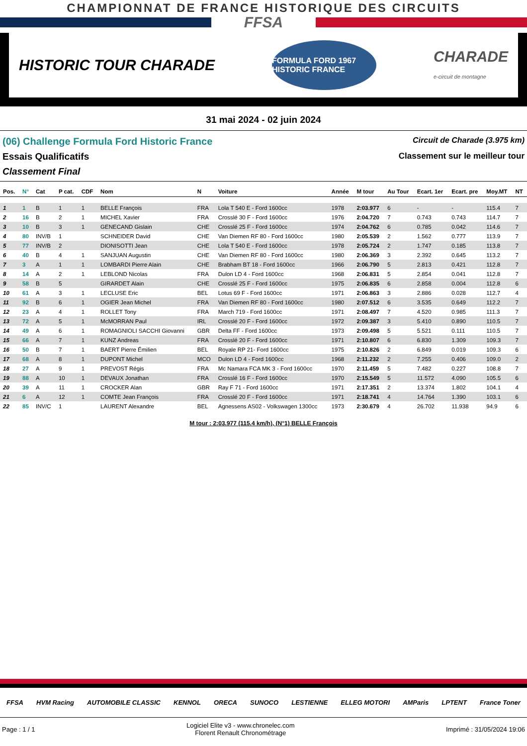CHAMPIONNAT DE FRANCE HISTORIQUE DES CIRCUITS
FFSA
HISTORIC TOUR CHARADE
FORMULA FORD 1967 HISTORIC FRANCE
CHARADE
e-circuit de montagne
31 mai 2024 - 02 juin 2024
(06) Challenge Formula Ford Historic France
Circuit de Charade (3.975 km)
Essais Qualificatifs Classement sur le meilleur tour
Classement Final
| Pos. | N° | Cat | P cat. | CDF | Nom | N | Voiture | Année | M tour | Au Tour | Ecart. 1er | Ecart. pre | Moy.MT | NT |
| --- | --- | --- | --- | --- | --- | --- | --- | --- | --- | --- | --- | --- | --- | --- |
| 1 | 1 | B | 1 | 1 | BELLE François | FRA | Lola T 540 E - Ford 1600cc | 1978 | 2:03.977 | 6 | - | - | 115.4 | 7 |
| 2 | 16 | B | 2 | 1 | MICHEL Xavier | FRA | Crosslé 30 F - Ford 1600cc | 1976 | 2:04.720 | 7 | 0.743 | 0.743 | 114.7 | 7 |
| 3 | 10 | B | 3 | 1 | GENECAND Gislain | CHE | Crosslé 25 F - Ford 1600cc | 1974 | 2:04.762 | 6 | 0.785 | 0.042 | 114.6 | 7 |
| 4 | 80 | INV/B | 1 | | SCHNEIDER David | CHE | Van Diemen RF 80 - Ford 1600cc | 1980 | 2:05.539 | 2 | 1.562 | 0.777 | 113.9 | 7 |
| 5 | 77 | INV/B | 2 | | DIONISOTTI Jean | CHE | Lola T 540 E - Ford 1600cc | 1978 | 2:05.724 | 2 | 1.747 | 0.185 | 113.8 | 7 |
| 6 | 40 | B | 4 | 1 | SANJUAN Augustin | CHE | Van Diemen RF 80 - Ford 1600cc | 1980 | 2:06.369 | 3 | 2.392 | 0.645 | 113.2 | 7 |
| 7 | 3 | A | 1 | 1 | LOMBARDI Pierre Alain | CHE | Brabham BT 18 - Ford 1600cc | 1966 | 2:06.790 | 5 | 2.813 | 0.421 | 112.8 | 7 |
| 8 | 14 | A | 2 | 1 | LEBLOND Nicolas | FRA | Dulon LD 4 - Ford 1600cc | 1968 | 2:06.831 | 5 | 2.854 | 0.041 | 112.8 | 7 |
| 9 | 58 | B | 5 | | GIRARDET Alain | CHE | Crosslé 25 F - Ford 1600cc | 1975 | 2:06.835 | 6 | 2.858 | 0.004 | 112.8 | 6 |
| 10 | 61 | A | 3 | 1 | LECLUSE Eric | BEL | Lotus 69 F - Ford 1600cc | 1971 | 2:06.863 | 3 | 2.886 | 0.028 | 112.7 | 4 |
| 11 | 92 | B | 6 | 1 | OGIER Jean Michel | FRA | Van Diemen RF 80 - Ford 1600cc | 1980 | 2:07.512 | 6 | 3.535 | 0.649 | 112.2 | 7 |
| 12 | 23 | A | 4 | 1 | ROLLET Tony | FRA | March 719 - Ford 1600cc | 1971 | 2:08.497 | 7 | 4.520 | 0.985 | 111.3 | 7 |
| 13 | 72 | A | 5 | 1 | McMORRAN Paul | IRL | Crosslé 20 F - Ford 1600cc | 1972 | 2:09.387 | 3 | 5.410 | 0.890 | 110.5 | 7 |
| 14 | 49 | A | 6 | 1 | ROMAGNIOLI SACCHI Giovanni | GBR | Delta FF - Ford 1600cc | 1973 | 2:09.498 | 5 | 5.521 | 0.111 | 110.5 | 7 |
| 15 | 66 | A | 7 | 1 | KUNZ Andreas | FRA | Crosslé 20 F - Ford 1600cc | 1971 | 2:10.807 | 6 | 6.830 | 1.309 | 109.3 | 7 |
| 16 | 50 | B | 7 | 1 | BAERT Pierre Émilien | BEL | Royale RP 21- Ford 1600cc | 1975 | 2:10.826 | 2 | 6.849 | 0.019 | 109.3 | 6 |
| 17 | 68 | A | 8 | 1 | DUPONT Michel | MCO | Dulon LD 4 - Ford 1600cc | 1968 | 2:11.232 | 2 | 7.255 | 0.406 | 109.0 | 2 |
| 18 | 27 | A | 9 | 1 | PREVOST Régis | FRA | Mc Namara FCA MK 3 - Ford 1600cc | 1970 | 2:11.459 | 5 | 7.482 | 0.227 | 108.8 | 7 |
| 19 | 88 | A | 10 | 1 | DEVAUX Jonathan | FRA | Crosslé 16 F - Ford 1600cc | 1970 | 2:15.549 | 5 | 11.572 | 4.090 | 105.5 | 6 |
| 20 | 39 | A | 11 | 1 | CROCKER Alan | GBR | Ray F 71 - Ford 1600cc | 1971 | 2:17.351 | 2 | 13.374 | 1.802 | 104.1 | 4 |
| 21 | 6 | A | 12 | 1 | COMTE Jean François | FRA | Crosslé 20 F - Ford 1600cc | 1971 | 2:18.741 | 4 | 14.764 | 1.390 | 103.1 | 6 |
| 22 | 85 | INV/C | 1 | | LAURENT Alexandre | BEL | Agnessens AS02 - Volkswagen 1300cc | 1973 | 2:30.679 | 4 | 26.702 | 11.938 | 94.9 | 6 |
M tour : 2:03.977 (115.4 km/h), (N°1) BELLE François
FFSA HVM Racing AUTOMOBILE CLASSIC KENNOL ORECA SUNOCO LESTIENNE ELLEG MOTORI AMParis LPTENT France Toner
Page : 1 / 1 Logiciel Elite v3 - www.chronelec.com
Florent Renault Chronométrage Imprimé : 31/05/2024 19:06